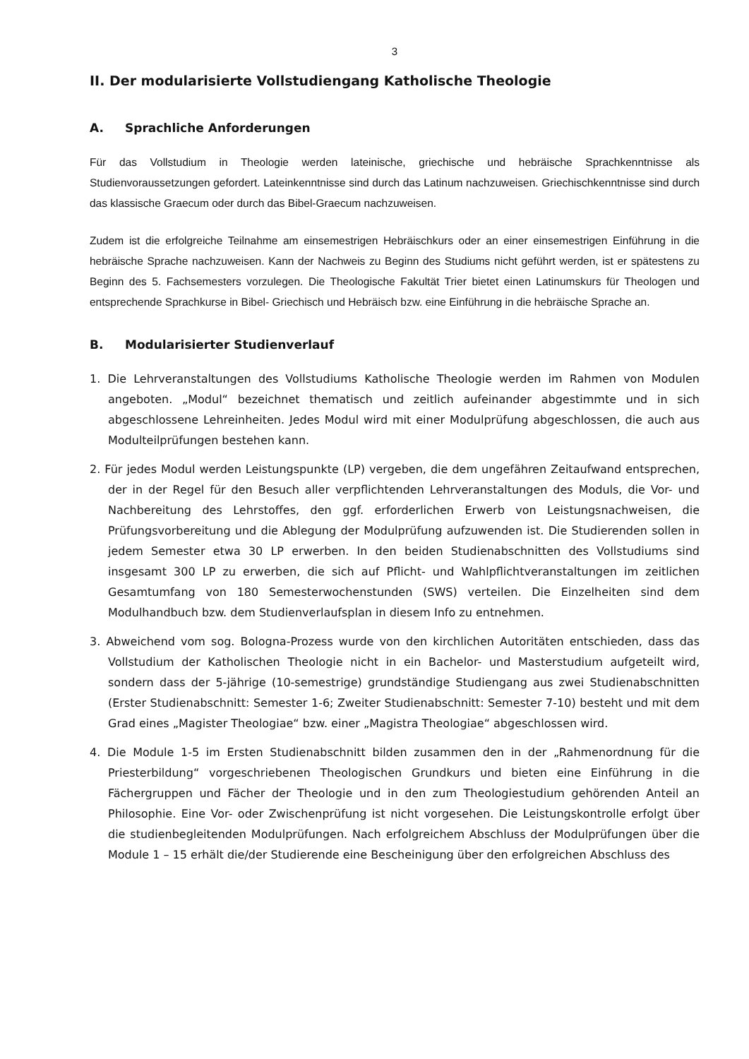3
II. Der modularisierte Vollstudiengang Katholische Theologie
A. Sprachliche Anforderungen
Für das Vollstudium in Theologie werden lateinische, griechische und hebräische Sprachkenntnisse als Studienvoraussetzungen gefordert. Lateinkenntnisse sind durch das Latinum nachzuweisen. Griechischkenntnisse sind durch das klassische Graecum oder durch das Bibel-Graecum nachzuweisen.
Zudem ist die erfolgreiche Teilnahme am einsemestrigen Hebräischkurs oder an einer einsemestrigen Einführung in die hebräische Sprache nachzuweisen. Kann der Nachweis zu Beginn des Studiums nicht geführt werden, ist er spätestens zu Beginn des 5. Fachsemesters vorzulegen. Die Theologische Fakultät Trier bietet einen Latinumskurs für Theologen und entsprechende Sprachkurse in Bibel- Griechisch und Hebräisch bzw. eine Einführung in die hebräische Sprache an.
B. Modularisierter Studienverlauf
1. Die Lehrveranstaltungen des Vollstudiums Katholische Theologie werden im Rahmen von Modulen angeboten. „Modul“ bezeichnet thematisch und zeitlich aufeinander abgestimmte und in sich abgeschlossene Lehreinheiten. Jedes Modul wird mit einer Modulprüfung abgeschlossen, die auch aus Modulteilprüfungen bestehen kann.
2. Für jedes Modul werden Leistungspunkte (LP) vergeben, die dem ungefähren Zeitaufwand entsprechen, der in der Regel für den Besuch aller verpflichtenden Lehrveranstaltungen des Moduls, die Vor- und Nachbereitung des Lehrstoffes, den ggf. erforderlichen Erwerb von Leistungsnachweisen, die Prüfungsvorbereitung und die Ablegung der Modulprüfung aufzuwenden ist. Die Studierenden sollen in jedem Semester etwa 30 LP erwerben. In den beiden Studienabschnitten des Vollstudiums sind insgesamt 300 LP zu erwerben, die sich auf Pflicht- und Wahlpflichtveranstaltungen im zeitlichen Gesamtumfang von 180 Semesterwochenstunden (SWS) verteilen. Die Einzelheiten sind dem Modulhandbuch bzw. dem Studienverlaufsplan in diesem Info zu entnehmen.
3. Abweichend vom sog. Bologna-Prozess wurde von den kirchlichen Autoritäten entschieden, dass das Vollstudium der Katholischen Theologie nicht in ein Bachelor- und Masterstudium aufgeteilt wird, sondern dass der 5-jährige (10-semestrige) grundständige Studiengang aus zwei Studienabschnitten (Erster Studienabschnitt: Semester 1-6; Zweiter Studienabschnitt: Semester 7-10) besteht und mit dem Grad eines „Magister Theologiae“ bzw. einer „Magistra Theologiae“ abgeschlossen wird.
4. Die Module 1-5 im Ersten Studienabschnitt bilden zusammen den in der „Rahmenordnung für die Priesterbildung“ vorgeschriebenen Theologischen Grundkurs und bieten eine Einführung in die Fächergruppen und Fächer der Theologie und in den zum Theologiestudium gehörenden Anteil an Philosophie. Eine Vor- oder Zwischenprüfung ist nicht vorgesehen. Die Leistungskontrolle erfolgt über die studienbegleitenden Modulprüfungen. Nach erfolgreichem Abschluss der Modulprüfungen über die Module 1 – 15 erhält die/der Studierende eine Bescheinigung über den erfolgreichen Abschluss des